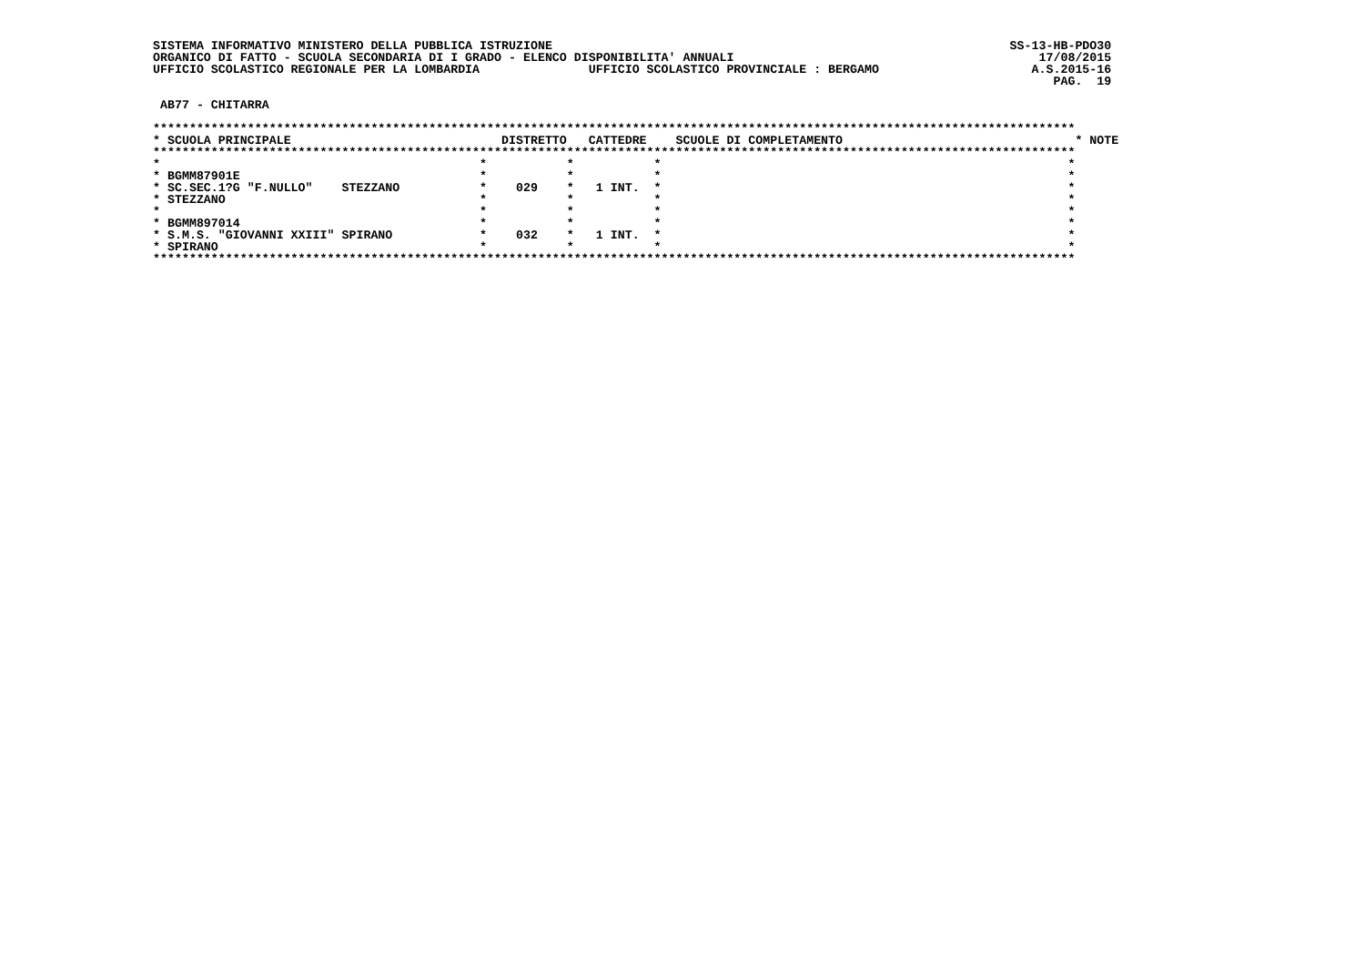SISTEMA INFORMATIVO MINISTERO DELLA PUBBLICA ISTRUZIONE                                                               SS-13-HB-PDO30
ORGANICO DI FATTO - SCUOLA SECONDARIA DI I GRADO - ELENCO DISPONIBILITA' ANNUALI                                          17/08/2015
UFFICIO SCOLASTICO REGIONALE PER LA LOMBARDIA               UFFICIO SCOLASTICO PROVINCIALE : BERGAMO                     A.S.2015-16
                                                                                                                            PAG.  19

 AB77 - CHITARRA

*******************************************************************************************************************************
* SCUOLA PRINCIPALE                             DISTRETTO   CATTEDRE    SCUOLE DI COMPLETAMENTO                                * NOTE
*******************************************************************************************************************************
*                                            *           *           *                                                        *
* BGMM87901E                                 *           *           *                                                        *
* SC.SEC.1?G "F.NULLO"    STEZZANO           *    029    *   1 INT.  *                                                        *
* STEZZANO                                   *           *           *                                                        *
*                                            *           *           *                                                        *
* BGMM897014                                 *           *           *                                                        *
* S.M.S. "GIOVANNI XXIII" SPIRANO            *    032    *   1 INT.  *                                                        *
* SPIRANO                                    *           *           *                                                        *
*******************************************************************************************************************************